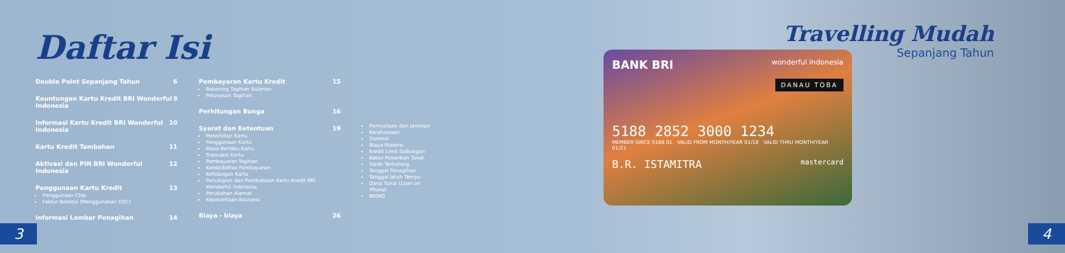Daftar Isi
Double Point Sepanjang Tahun 6
Keuntungan Kartu Kredit BRI Wonderful Indonesia 9
Informasi Kartu Kredit BRI Wonderful Indonesia 10
Kartu Kredit Tambahan 11
Aktivasi dan PIN BRI Wonderful Indonesia 12
Penggunaan Kartu Kredit 13
Penggunaan Chip
Faktur Belanja (Menggunakan EDC)
Informasi Lembar Penagihan 14
Pembayaran Kartu Kredit 15
Rekening Tagihan Bulanan
Pelunasan Tagihan
Perhitungan Bunga 16
Syarat dan Ketentuan 19
Penerbitan Kartu
Penggunaan Kartu
Masa Berlaku Kartu
Transaksi Kartu
Pembayaran Tagihan
Kolektibilitas Pembayaran
Kehilangan Kartu
Penutupan dan Pembatalan Kartu Kredit BRI Wonderful Indonesia
Perubahan Alamat
Kepesertaan Asuransi
Biaya - biaya 26
Pernyataan dan Jaminan
Kerahasiaan
Domisili
Biaya Materai
Kredit Limit Gabungan
Batas Penarikan Tunai
Saldo Terhutang
Tanggal Penagihan
Tanggal Jatuh Tempo
Dana Tunai (Loan on Phone)
BRING
3
BANK BRI wonderful indonesia
DANAU TOBA
5188 2852 3000 1234
MEMBER SINCE 5188 01 VALID FROM MONTH/YEAR 01/18 VALID THRU MONTH/YEAR 01/21
B.R. ISTAMITRA mastercard
Travelling Mudah
Sepanjang Tahun
4